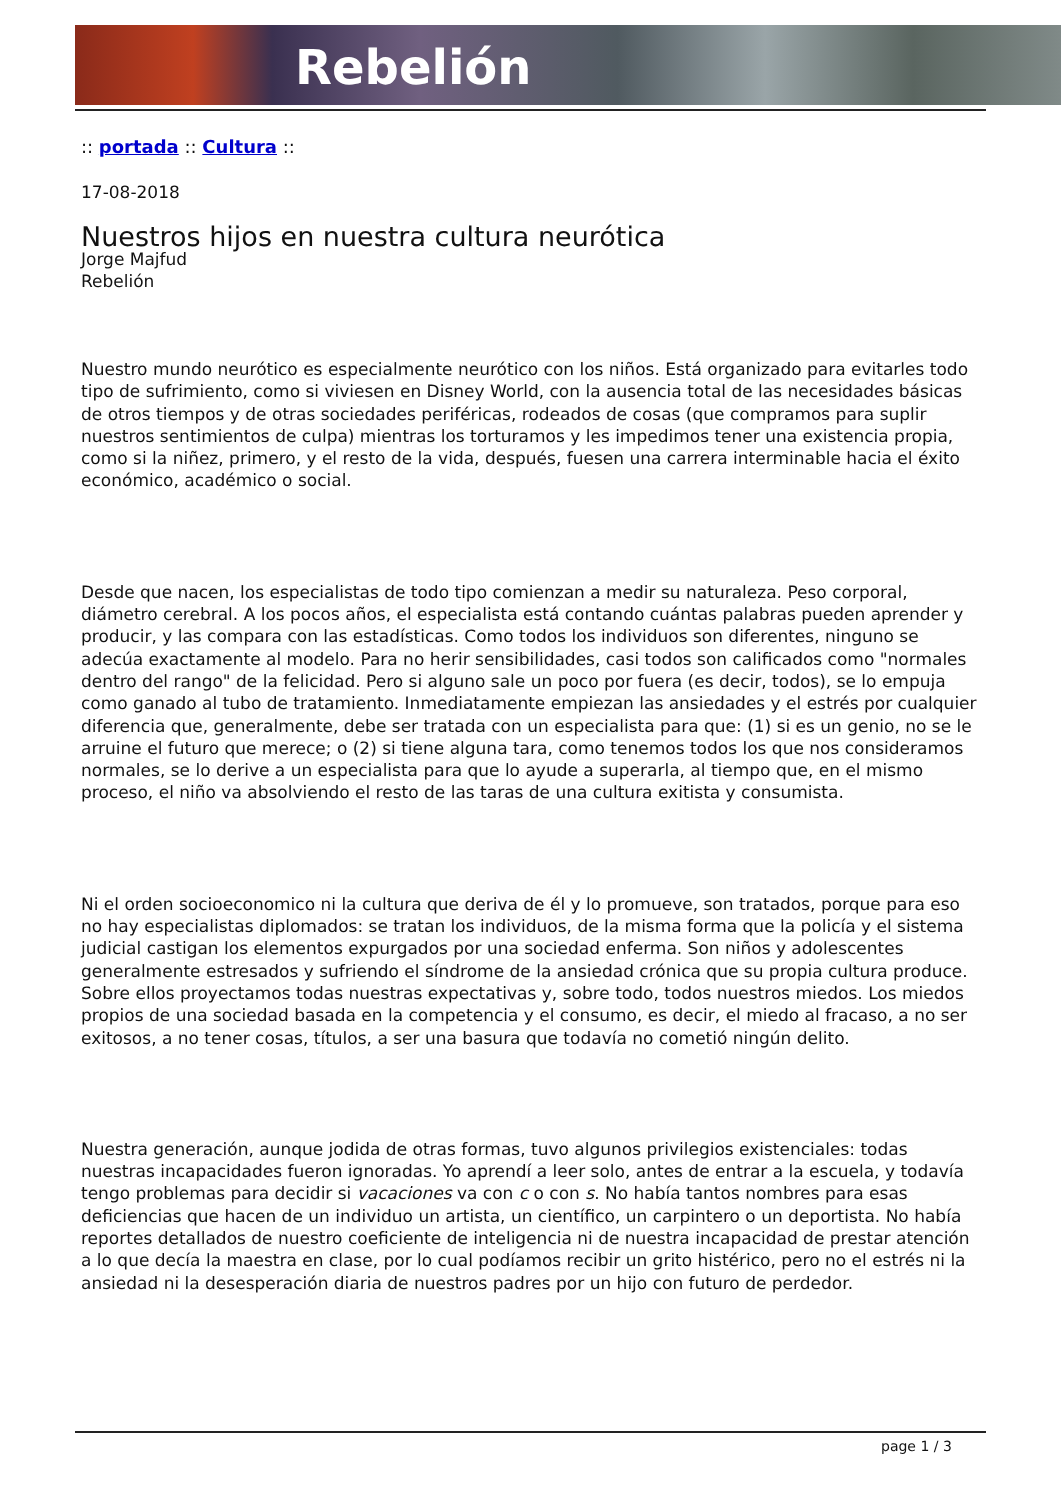Rebelión
:: portada :: Cultura ::
17-08-2018
Nuestros hijos en nuestra cultura neurótica
Jorge Majfud
Rebelión
Nuestro mundo neurótico es especialmente neurótico con los niños. Está organizado para evitarles todo tipo de sufrimiento, como si viviesen en Disney World, con la ausencia total de las necesidades básicas de otros tiempos y de otras sociedades periféricas, rodeados de cosas (que compramos para suplir nuestros sentimientos de culpa) mientras los torturamos y les impedimos tener una existencia propia, como si la niñez, primero, y el resto de la vida, después, fuesen una carrera interminable hacia el éxito económico, académico o social.
Desde que nacen, los especialistas de todo tipo comienzan a medir su naturaleza. Peso corporal, diámetro cerebral. A los pocos años, el especialista está contando cuántas palabras pueden aprender y producir, y las compara con las estadísticas. Como todos los individuos son diferentes, ninguno se adecúa exactamente al modelo. Para no herir sensibilidades, casi todos son calificados como "normales dentro del rango" de la felicidad. Pero si alguno sale un poco por fuera (es decir, todos), se lo empuja como ganado al tubo de tratamiento. Inmediatamente empiezan las ansiedades y el estrés por cualquier diferencia que, generalmente, debe ser tratada con un especialista para que: (1) si es un genio, no se le arruine el futuro que merece; o (2) si tiene alguna tara, como tenemos todos los que nos consideramos normales, se lo derive a un especialista para que lo ayude a superarla, al tiempo que, en el mismo proceso, el niño va absolviendo el resto de las taras de una cultura exitista y consumista.
Ni el orden socioeconomico ni la cultura que deriva de él y lo promueve, son tratados, porque para eso no hay especialistas diplomados: se tratan los individuos, de la misma forma que la policía y el sistema judicial castigan los elementos expurgados por una sociedad enferma. Son niños y adolescentes generalmente estresados y sufriendo el síndrome de la ansiedad crónica que su propia cultura produce. Sobre ellos proyectamos todas nuestras expectativas y, sobre todo, todos nuestros miedos. Los miedos propios de una sociedad basada en la competencia y el consumo, es decir, el miedo al fracaso, a no ser exitosos, a no tener cosas, títulos, a ser una basura que todavía no cometió ningún delito.
Nuestra generación, aunque jodida de otras formas, tuvo algunos privilegios existenciales: todas nuestras incapacidades fueron ignoradas. Yo aprendí a leer solo, antes de entrar a la escuela, y todavía tengo problemas para decidir si vacaciones va con c o con s. No había tantos nombres para esas deficiencias que hacen de un individuo un artista, un científico, un carpintero o un deportista. No había reportes detallados de nuestro coeficiente de inteligencia ni de nuestra incapacidad de prestar atención a lo que decía la maestra en clase, por lo cual podíamos recibir un grito histérico, pero no el estrés ni la ansiedad ni la desesperación diaria de nuestros padres por un hijo con futuro de perdedor.
page 1 / 3